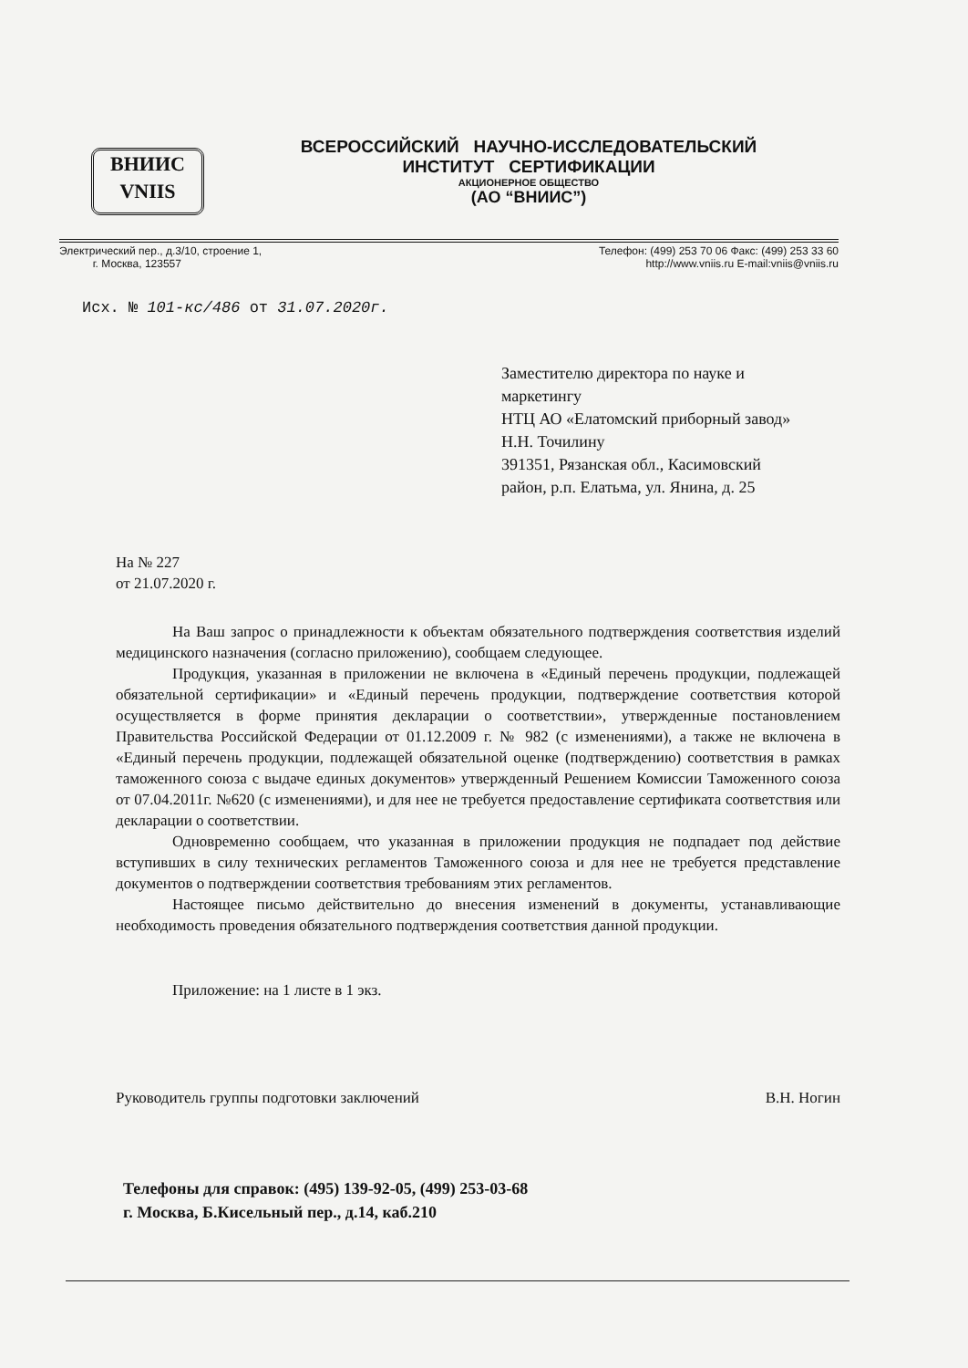ВНИИС
VNIIS
ВСЕРОССИЙСКИЙ НАУЧНО-ИССЛЕДОВАТЕЛЬСКИЙ
ИНСТИТУТ СЕРТИФИКАЦИИ
АКЦИОНЕРНОЕ ОБЩЕСТВО
(АО “ВНИИС”)
Электрический пер., д.3/10, строение 1,
г. Москва, 123557
Телефон: (499) 253 70 06 Факс: (499) 253 33 60
http://www.vniis.ru E-mail:vniis@vniis.ru
Исх. № 101-кс/486 от 31.07.2020г.
Заместителю директора по науке и
маркетингу
НТЦ АО «Елатомский приборный завод»
Н.Н. Точилину
391351, Рязанская обл., Касимовский
район, р.п. Елатьма, ул. Янина, д. 25
На № 227
от 21.07.2020 г.
На Ваш запрос о принадлежности к объектам обязательного подтверждения соответствия изделий медицинского назначения (согласно приложению), сообщаем следующее.
Продукция, указанная в приложении не включена в «Единый перечень продукции, подлежащей обязательной сертификации» и «Единый перечень продукции, подтверждение соответствия которой осуществляется в форме принятия декларации о соответствии», утвержденные постановлением Правительства Российской Федерации от 01.12.2009 г. № 982 (с изменениями), а также не включена в «Единый перечень продукции, подлежащей обязательной оценке (подтверждению) соответствия в рамках таможенного союза с выдаче единых документов» утвержденный Решением Комиссии Таможенного союза от 07.04.2011г. №620 (с изменениями), и для нее не требуется предоставление сертификата соответствия или декларации о соответствии.
Одновременно сообщаем, что указанная в приложении продукция не подпадает под действие вступивших в силу технических регламентов Таможенного союза и для нее не требуется представление документов о подтверждении соответствия требованиям этих регламентов.
Настоящее письмо действительно до внесения изменений в документы, устанавливающие необходимость проведения обязательного подтверждения соответствия данной продукции.
Приложение: на 1 листе в 1 экз.
Руководитель группы подготовки заключений В.Н. Ногин
Телефоны для справок: (495) 139-92-05, (499) 253-03-68
г. Москва, Б.Кисельный пер., д.14, каб.210